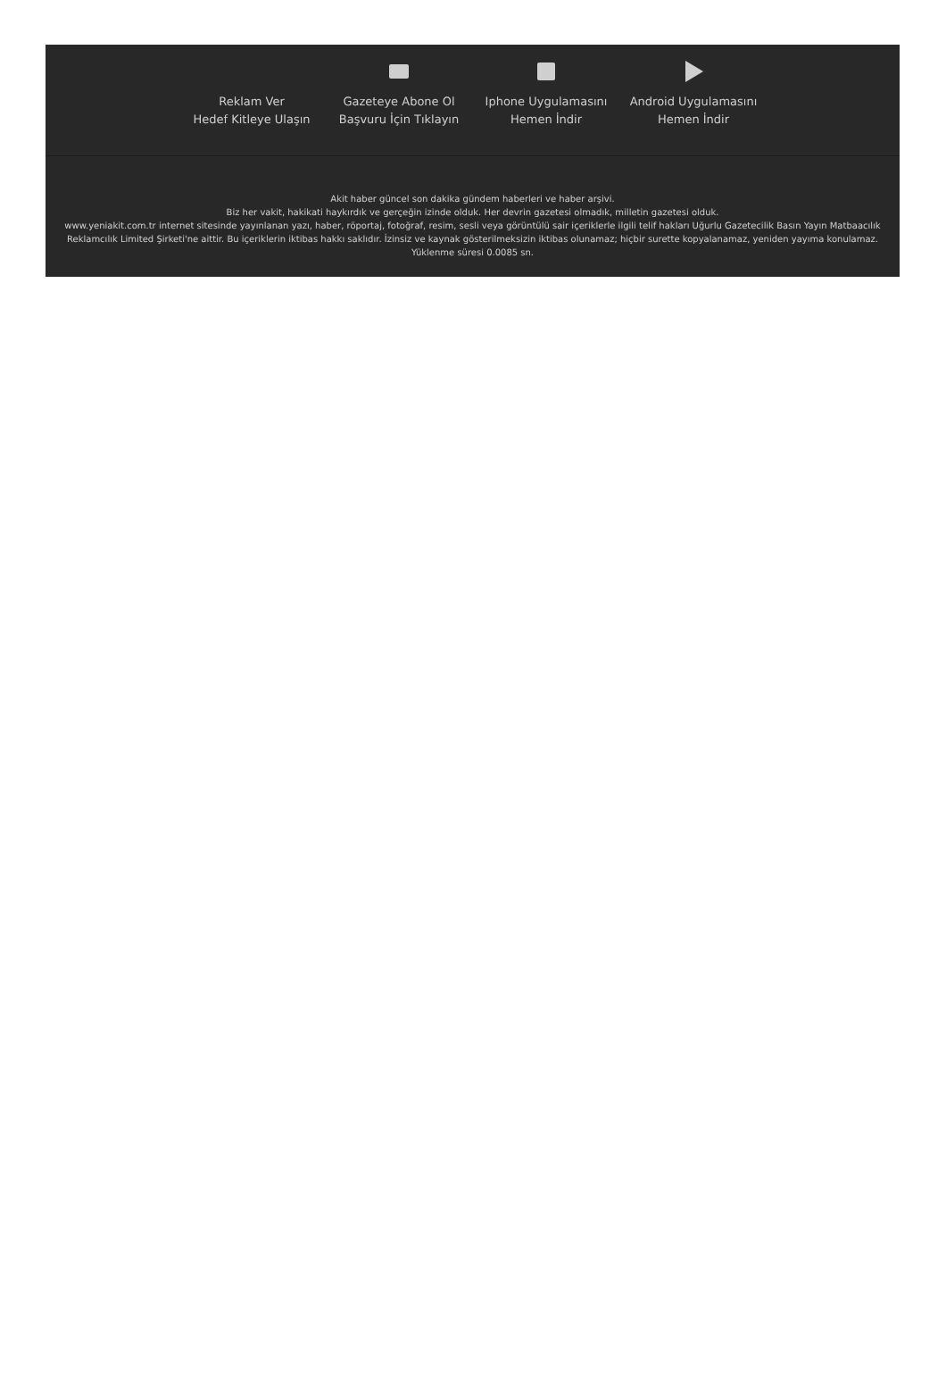Reklam Ver
Hedef Kitleye Ulaşın
Gazeteye Abone Ol
Başvuru İçin Tıklayın
Iphone Uygulamasını
Hemen İndir
Android Uygulamasını
Hemen İndir
Akit haber güncel son dakika gündem haberleri ve haber arşivi.
Biz her vakit, hakikati haykırdık ve gerçeğin izinde olduk. Her devrin gazetesi olmadık, milletin gazetesi olduk.
www.yeniakit.com.tr internet sitesinde yayınlanan yazı, haber, röportaj, fotoğraf, resim, sesli veya görüntülü sair içeriklerle ilgili telif hakları Uğurlu Gazetecilik Basın Yayın Matbaacılık Reklamcılık Limited Şirketi'ne aittir. Bu içeriklerin iktibas hakkı saklıdır. İzinsiz ve kaynak gösterilmeksizin iktibas olunamaz; hiçbir surette kopyalanamaz, yeniden yayıma konulamaz.
Yüklenme süresi 0.0085 sn.